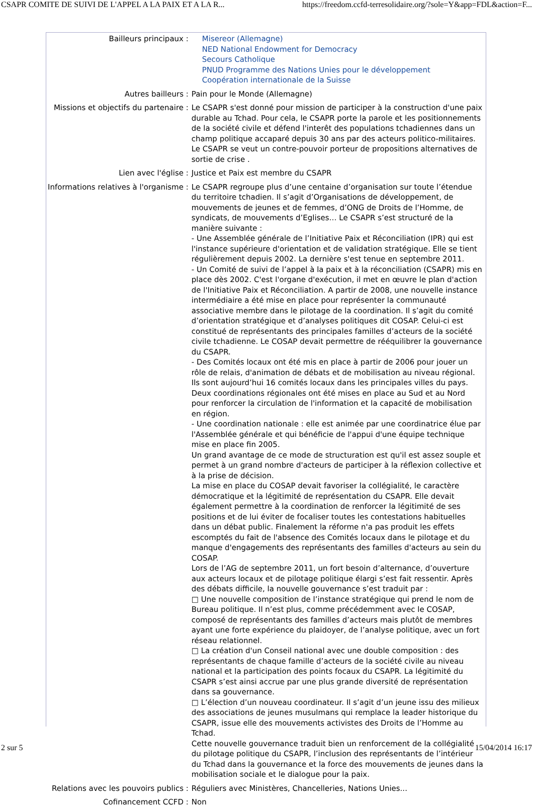CSAPR COMITE DE SUIVI DE L'APPEL A LA PAIX ET A LA R... https://freedom.ccfd-terresolidaire.org/?sole=Y&app=FDL&action=F...
| Bailleurs principaux : | Misereor (Allemagne) NED National Endowment for Democracy Secours Catholique PNUD Programme des Nations Unies pour le développement Coopération internationale de la Suisse |
| Autres bailleurs : | Pain pour le Monde (Allemagne) |
| Missions et objectifs du partenaire : | Le CSAPR s'est donné pour mission de participer à la construction d'une paix durable au Tchad. Pour cela, le CSAPR porte la parole et les positionnements de la société civile et défend l'interêt des populations tchadiennes dans un champ politique accaparé depuis 30 ans par des acteurs politico-militaires. Le CSAPR se veut un contre-pouvoir porteur de propositions alternatives de sortie de crise . |
| Lien avec l'église : | Justice et Paix est membre du CSAPR |
| Informations relatives à l'organisme : | Le CSAPR regroupe plus d’une centaine d’organisation sur toute l’étendue du territoire tchadien. Il s’agit d’Organisations de développement, de mouvements de jeunes et de femmes, d’ONG de Droits de l’Homme, de syndicats, de mouvements d’Eglises… Le CSAPR s’est structuré de la manière suivante : - Une Assemblée générale de l’Initiative Paix et Réconciliation (IPR) qui est l'instance supérieure d'orientation et de validation stratégique. Elle se tient régulièrement depuis 2002. La dernière s'est tenue en septembre 2011. - Un Comité de suivi de l’appel à la paix et à la réconciliation (CSAPR) mis en place dès 2002. C'est l'organe d'exécution, il met en œuvre le plan d'action de l'Initiative Paix et Réconciliation. A partir de 2008, une nouvelle instance intermédiaire a été mise en place pour représenter la communauté associative membre dans le pilotage de la coordination. Il s’agit du comité d’orientation stratégique et d’analyses politiques dit COSAP. Celui-ci est constitué de représentants des principales familles d’acteurs de la société civile tchadienne. Le COSAP devait permettre de rééquilibrer la gouvernance du CSAPR. - Des Comités locaux ont été mis en place à partir de 2006 pour jouer un rôle de relais, d'animation de débats et de mobilisation au niveau régional. Ils sont aujourd’hui 16 comités locaux dans les principales villes du pays. Deux coordinations régionales ont été mises en place au Sud et au Nord pour renforcer la circulation de l'information et la capacité de mobilisation en région. - Une coordination nationale : elle est animée par une coordinatrice élue par l'Assemblée générale et qui bénéficie de l'appui d'une équipe technique mise en place fin 2005. Un grand avantage de ce mode de structuration est qu'il est assez souple et permet à un grand nombre d'acteurs de participer à la réflexion collective et à la prise de décision. La mise en place du COSAP devait favoriser la collégialité, le caractère démocratique et la légitimité de représentation du CSAPR. Elle devait également permettre à la coordination de renforcer la légitimité de ses positions et de lui éviter de focaliser toutes les contestations habituelles dans un débat public. Finalement la réforme n'a pas produit les effets escomptés du fait de l'absence des Comités locaux dans le pilotage et du manque d'engagements des représentants des familles d'acteurs au sein du COSAP. Lors de l’AG de septembre 2011, un fort besoin d’alternance, d’ouverture aux acteurs locaux et de pilotage politique élargi s’est fait ressentir. Après des débats difficile, la nouvelle gouvernance s’est traduit par : □ Une nouvelle composition de l’instance stratégique qui prend le nom de Bureau politique. Il n’est plus, comme précédemment avec le COSAP, composé de représentants des familles d’acteurs mais plutôt de membres ayant une forte expérience du plaidoyer, de l’analyse politique, avec un fort réseau relationnel. □ La création d'un Conseil national avec une double composition : des représentants de chaque famille d’acteurs de la société civile au niveau national et la participation des points focaux du CSAPR. La légitimité du CSAPR s’est ainsi accrue par une plus grande diversité de représentation dans sa gouvernance. □ L’élection d’un nouveau coordinateur. Il s’agit d’un jeune issu des milieux des associations de jeunes musulmans qui remplace la leader historique du CSAPR, issue elle des mouvements activistes des Droits de l’Homme au Tchad. Cette nouvelle gouvernance traduit bien un renforcement de la collégialité du pilotage politique du CSAPR, l’inclusion des représentants de l’intérieur du Tchad dans la gouvernance et la force des mouvements de jeunes dans la mobilisation sociale et le dialogue pour la paix. |
| Relations avec les pouvoirs publics : | Réguliers avec Ministères, Chancelleries, Nations Unies... |
| Cofinancement CCFD : | Non |
2 sur 5 15/04/2014 16:17